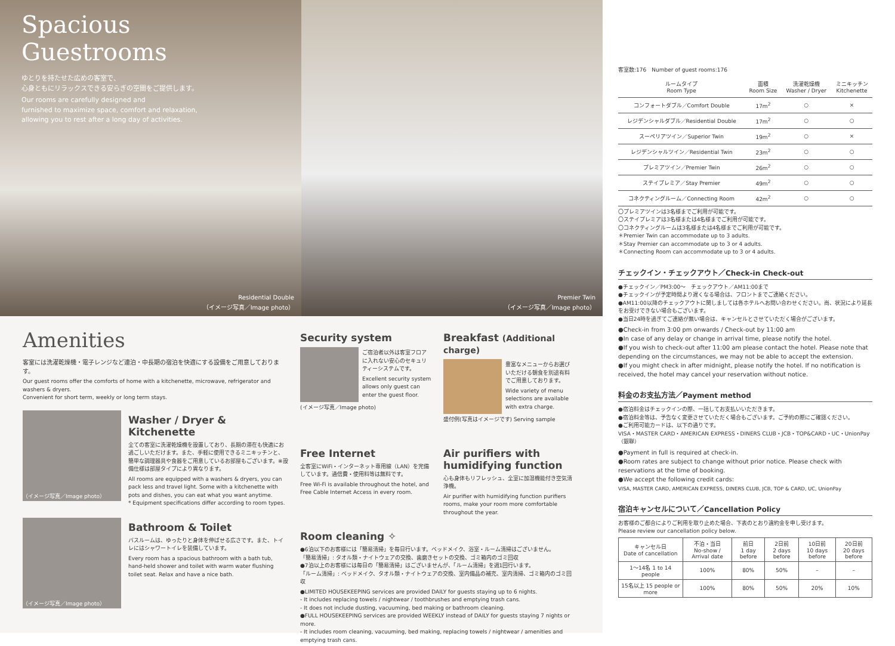Spacious
Guestrooms
ゆとりを持たせた広めの客室で、
心身ともにリラックスできる安らぎの空間をご提供します。
Our rooms are carefully designed and
furnished to maximize space, comfort and relaxation,
allowing you to rest after a long day of activities.
Residential Double
（イメージ写真／Image photo）
Premier Twin
（イメージ写真／Image photo）
Amenities
客室には洗濯乾燥機・電子レンジなど連泊・中長期の宿泊を快適にする設備をご用意しております。
Our guest rooms offer the comforts of home with a kitchenette, microwave, refrigerator and washers & dryers.
Convenient for short term, weekly or long term stays.
（イメージ写真／Image photo）
Washer / Dryer & Kitchenette
全ての客室に洗濯乾燥機を設置しており、長期の滞在も快適にお過ごしいただけます。また、手軽に使用できるミニキッチンと、簡単な調理器具や食器をご用意しているお部屋もございます。※設備仕様は部屋タイプにより異なります。
All rooms are equipped with a washers & dryers, you can pack less and travel light. Some with a kitchenette with pots and dishes, you can eat what you want anytime.
* Equipment specifications differ according to room types.
（イメージ写真／Image photo）
Bathroom & Toilet
バスルームは、ゆったりと身体を伸ばせる広さです。また、トイレにはシャワートイレを装備しています。
Every room has a spacious bathroom with a bath tub, hand-held shower and toilet with warm water flushing toilet seat. Relax and have a nice bath.
Security system
ご宿泊者以外は客室フロアに入れない安心のセキュリティーシステムです。
Excellent security system allows only guest can enter the guest floor.
(イメージ写真／Image photo)
Breakfast (Additional charge)
豊富なメニューからお選びいただける朝食を別途有料でご用意しております。
Wide variety of menu selections are available with extra charge.
盛付例(写真はイメージです) Serving sample
Free Internet
全客室にWiFi・インターネット専用線（LAN）を完備しています。通信費・使用料等は無料です。
Free Wi-Fi is available throughout the hotel, and Free Cable Internet Access in every room.
Air purifiers with humidifying function
心も身体もリフレッシュ、全室に加湿機能付き空気清浄機。
Air purifier with humidifying function purifiers rooms, make your room more comfortable throughout the year.
Room cleaning ✧
●6泊以下のお客様には「簡易清掃」を毎日行います。ベッドメイク、浴室・ルーム清掃はございません。
「簡易清掃」: タオル類・ナイトウェアの交換、歯磨きセットの交換、ゴミ箱内のゴミ回収
●7泊以上のお客様には毎日の「簡易清掃」はございませんが、「ルーム清掃」を週1回行います。
「ルーム清掃」: ベッドメイク、タオル類・ナイトウェアの交換、室内備品の補充、室内清掃、ゴミ箱内のゴミ回収
●LIMITED HOUSEKEEPING services are provided DAILY for guests staying up to 6 nights.
- It includes replacing towels / nightwear / toothbrushes and emptying trash cans.
- It does not include dusting, vacuuming, bed making or bathroom cleaning.
●FULL HOUSEKEEPING services are provided WEEKLY instead of DAILY for guests staying 7 nights or more.
- It includes room cleaning, vacuuming, bed making, replacing towels / nightwear / amenities and emptying trash cans.
客室数:176　Number of guest rooms:176
| ルームタイプ Room Type | 面積 Room Size | 洗濯乾燥機 Washer / Dryer | ミニキッチン Kitchenette |
| --- | --- | --- | --- |
| コンフォートダブル／Comfort Double | 17m<sup>2</sup> | ○ | × |
| レジデンシャルダブル／Residential Double | 17m<sup>2</sup> | ○ | ○ |
| スーペリアツイン／Superior Twin | 19m<sup>2</sup> | ○ | × |
| レジデンシャルツイン／Residential Twin | 23m<sup>2</sup> | ○ | ○ |
| プレミアツイン／Premier Twin | 26m<sup>2</sup> | ○ | ○ |
| ステイプレミア／Stay Premier | 49m<sup>2</sup> | ○ | ○ |
| コネクティングルーム／Connecting Room | 42m<sup>2</sup> | ○ | ○ |
〇プレミアツインは3名様までご利用が可能です。
〇ステイプレミアは3名様または4名様までご利用が可能です。
〇コネクティングルームは3名様または4名様までご利用が可能です。
＊Premier Twin can accommodate up to 3 adults.
＊Stay Premier can accommodate up to 3 or 4 adults.
＊Connecting Room can accommodate up to 3 or 4 adults.
チェックイン・チェックアウト／Check-in Check-out
●チェックイン／PM3:00〜　チェックアウト／AM11:00まで
●チェックインが予定時間より遅くなる場合は、フロントまでご連絡ください。
●AM11:00以降のチェックアウトに関しましては各ホテルへお問い合わせください。尚、状況により延長をお受けできない場合もございます。
●当日24時を過ぎてご連絡が無い場合は、キャンセルとさせていただく場合がございます。
●Check-in from 3:00 pm onwards / Check-out by 11:00 am
●In case of any delay or change in arrival time, please notify the hotel.
●If you wish to check-out after 11:00 am please contact the hotel. Please note that depending on the circumstances, we may not be able to accept the extension.
●If you might check in after midnight, please notify the hotel. If no notification is received, the hotel may cancel your reservation without notice.
料金のお支払方法／Payment method
●宿泊料金はチェックインの際、一括してお支払いいただきます。
●宿泊料金等は、予告なく変更させていただく場合もございます。ご予約の際にご確認ください。
●ご利用可能カードは、以下の通りです。
VISA・MASTER CARD・AMERICAN EXPRESS・DINERS CLUB・JCB・TOP&CARD・UC・UnionPay（銀聯）
●Payment in full is required at check-in.
●Room rates are subject to change without prior notice. Please check with reservations at the time of booking.
●We accept the following credit cards:
VISA, MASTER CARD, AMERICAN EXPRESS, DINERS CLUB, JCB, TOP & CARD, UC, UnionPay
宿泊キャンセルについて／Cancellation Policy
お客様のご都合によりご利用を取り止めた場合、下表のとおり違約金を申し受けます。
Please review our cancellation policy below.
| キャンセル日 Date of cancellation | 不泊・当日 No-show / Arrival date | 前日 1 day before | 2日前 2 days before | 10日前 10 days before | 20日前 20 days before |
| --- | --- | --- | --- | --- | --- |
| 1〜14名 1 to 14 people | 100% | 80% | 50% | – | – |
| 15名以上 15 people or more | 100% | 80% | 50% | 20% | 10% |